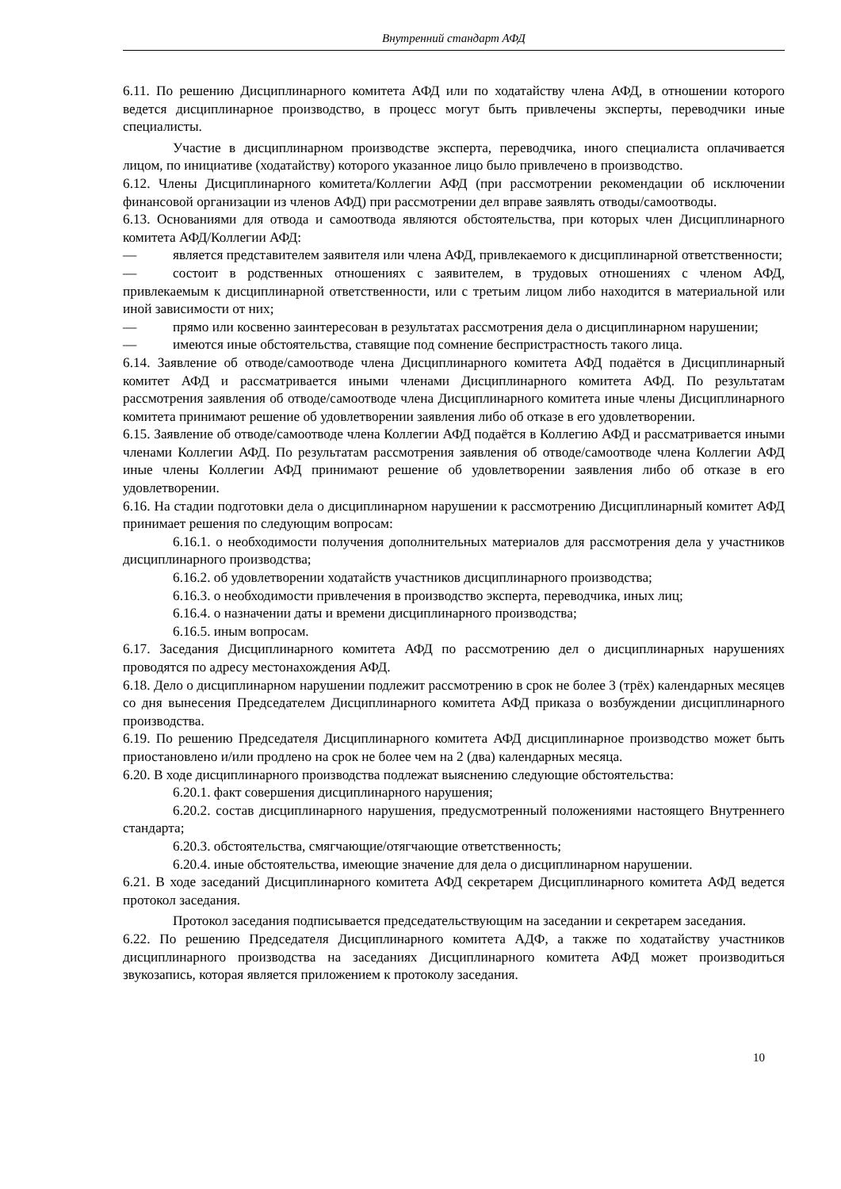Внутренний стандарт АФД
6.11. По решению Дисциплинарного комитета АФД или по ходатайству члена АФД, в отношении которого ведется дисциплинарное производство, в процесс могут быть привлечены эксперты, переводчики иные специалисты.
Участие в дисциплинарном производстве эксперта, переводчика, иного специалиста оплачивается лицом, по инициативе (ходатайству) которого указанное лицо было привлечено в производство.
6.12. Члены Дисциплинарного комитета/Коллегии АФД (при рассмотрении рекомендации об исключении финансовой организации из членов АФД) при рассмотрении дел вправе заявлять отводы/самоотводы.
6.13. Основаниями для отвода и самоотвода являются обстоятельства, при которых член Дисциплинарного комитета АФД/Коллегии АФД:
— является представителем заявителя или члена АФД, привлекаемого к дисциплинарной ответственности;
— состоит в родственных отношениях с заявителем, в трудовых отношениях с членом АФД, привлекаемым к дисциплинарной ответственности, или с третьим лицом либо находится в материальной или иной зависимости от них;
— прямо или косвенно заинтересован в результатах рассмотрения дела о дисциплинарном нарушении;
— имеются иные обстоятельства, ставящие под сомнение беспристрастность такого лица.
6.14. Заявление об отводе/самоотводе члена Дисциплинарного комитета АФД подаётся в Дисциплинарный комитет АФД и рассматривается иными членами Дисциплинарного комитета АФД. По результатам рассмотрения заявления об отводе/самоотводе члена Дисциплинарного комитета иные члены Дисциплинарного комитета принимают решение об удовлетворении заявления либо об отказе в его удовлетворении.
6.15. Заявление об отводе/самоотводе члена Коллегии АФД подаётся в Коллегию АФД и рассматривается иными членами Коллегии АФД. По результатам рассмотрения заявления об отводе/самоотводе члена Коллегии АФД иные члены Коллегии АФД принимают решение об удовлетворении заявления либо об отказе в его удовлетворении.
6.16. На стадии подготовки дела о дисциплинарном нарушении к рассмотрению Дисциплинарный комитет АФД принимает решения по следующим вопросам:
6.16.1. о необходимости получения дополнительных материалов для рассмотрения дела у участников дисциплинарного производства;
6.16.2. об удовлетворении ходатайств участников дисциплинарного производства;
6.16.3. о необходимости привлечения в производство эксперта, переводчика, иных лиц;
6.16.4. о назначении даты и времени дисциплинарного производства;
6.16.5. иным вопросам.
6.17. Заседания Дисциплинарного комитета АФД по рассмотрению дел о дисциплинарных нарушениях проводятся по адресу местонахождения АФД.
6.18. Дело о дисциплинарном нарушении подлежит рассмотрению в срок не более 3 (трёх) календарных месяцев со дня вынесения Председателем Дисциплинарного комитета АФД приказа о возбуждении дисциплинарного производства.
6.19. По решению Председателя Дисциплинарного комитета АФД дисциплинарное производство может быть приостановлено и/или продлено на срок не более чем на 2 (два) календарных месяца.
6.20. В ходе дисциплинарного производства подлежат выяснению следующие обстоятельства:
6.20.1. факт совершения дисциплинарного нарушения;
6.20.2. состав дисциплинарного нарушения, предусмотренный положениями настоящего Внутреннего стандарта;
6.20.3. обстоятельства, смягчающие/отягчающие ответственность;
6.20.4. иные обстоятельства, имеющие значение для дела о дисциплинарном нарушении.
6.21. В ходе заседаний Дисциплинарного комитета АФД секретарем Дисциплинарного комитета АФД ведется протокол заседания.
Протокол заседания подписывается председательствующим на заседании и секретарем заседания.
6.22. По решению Председателя Дисциплинарного комитета АДФ, а также по ходатайству участников дисциплинарного производства на заседаниях Дисциплинарного комитета АФД может производиться звукозапись, которая является приложением к протоколу заседания.
10